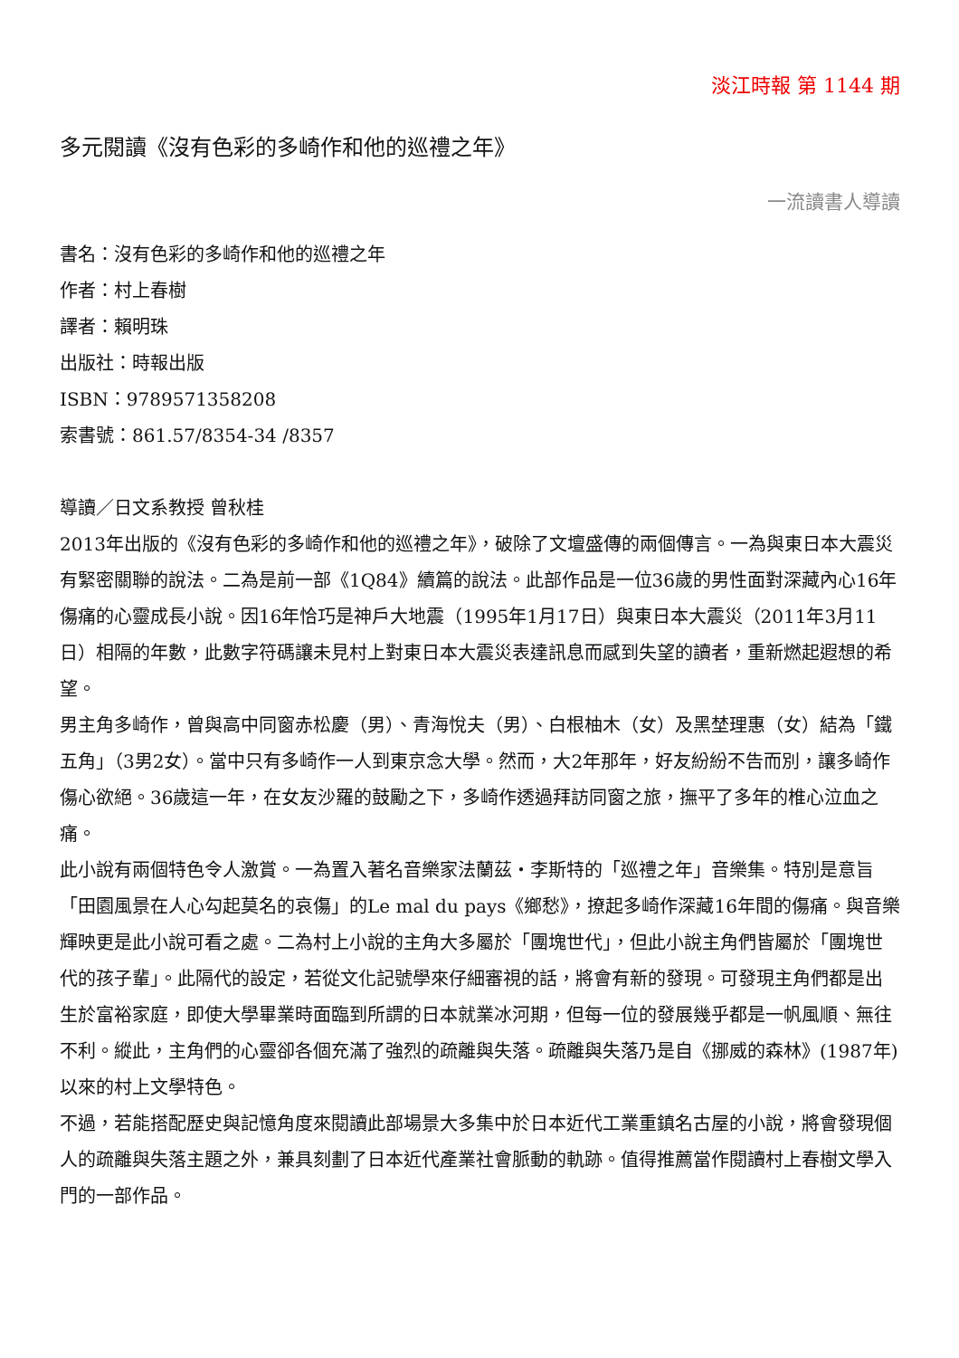淡江時報 第 1144 期
多元閱讀《沒有色彩的多崎作和他的巡禮之年》
一流讀書人導讀
書名：沒有色彩的多崎作和他的巡禮之年
作者：村上春樹
譯者：賴明珠
出版社：時報出版
ISBN：9789571358208
索書號：861.57/8354-34 /8357
導讀／日文系教授 曾秋桂
2013年出版的《沒有色彩的多崎作和他的巡禮之年》，破除了文壇盛傳的兩個傳言。一為與東日本大震災有緊密關聯的說法。二為是前一部《1Q84》續篇的說法。此部作品是一位36歲的男性面對深藏內心16年傷痛的心靈成長小說。因16年恰巧是神戶大地震（1995年1月17日）與東日本大震災（2011年3月11日）相隔的年數，此數字符碼讓未見村上對東日本大震災表達訊息而感到失望的讀者，重新燃起遐想的希望。
男主角多崎作，曾與高中同窗赤松慶（男）、青海悅夫（男）、白根柚木（女）及黑埜理惠（女）結為「鐵五角」（3男2女）。當中只有多崎作一人到東京念大學。然而，大2年那年，好友紛紛不告而別，讓多崎作傷心欲絕。36歲這一年，在女友沙羅的鼓勵之下，多崎作透過拜訪同窗之旅，撫平了多年的椎心泣血之痛。
此小說有兩個特色令人激賞。一為置入著名音樂家法蘭茲・李斯特的「巡禮之年」音樂集。特別是意旨「田園風景在人心勾起莫名的哀傷」的Le mal du pays《鄉愁》，撩起多崎作深藏16年間的傷痛。與音樂輝映更是此小說可看之處。二為村上小說的主角大多屬於「團塊世代」，但此小說主角們皆屬於「團塊世代的孩子輩」。此隔代的設定，若從文化記號學來仔細審視的話，將會有新的發現。可發現主角們都是出生於富裕家庭，即使大學畢業時面臨到所謂的日本就業冰河期，但每一位的發展幾乎都是一帆風順、無往不利。縱此，主角們的心靈卻各個充滿了強烈的疏離與失落。疏離與失落乃是自《挪威的森林》(1987年)以來的村上文學特色。
不過，若能搭配歷史與記憶角度來閱讀此部場景大多集中於日本近代工業重鎮名古屋的小說，將會發現個人的疏離與失落主題之外，兼具刻劃了日本近代產業社會脈動的軌跡。值得推薦當作閱讀村上春樹文學入門的一部作品。